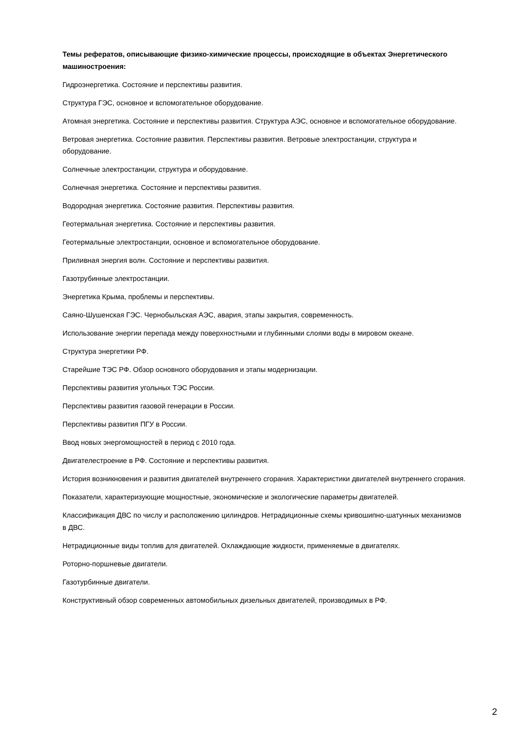Темы рефератов, описывающие физико-химические процессы, происходящие в объектах Энергетического машиностроения:
Гидроэнергетика. Состояние и перспективы развития.
Структура ГЭС, основное и вспомогательное оборудование.
Атомная энергетика. Состояние и перспективы развития. Структура АЭС, основное и вспомогательное оборудование.
Ветровая энергетика. Состояние развития. Перспективы развития. Ветровые электростанции, структура и оборудование.
Солнечные электростанции, структура и оборудование.
Солнечная энергетика. Состояние и перспективы развития.
Водородная энергетика. Состояние развития. Перспективы развития.
Геотермальная энергетика. Состояние и перспективы развития.
Геотермальные электростанции, основное и вспомогательное оборудование.
Приливная энергия волн. Состояние и перспективы развития.
Газотрубинные электростанции.
Энергетика Крыма, проблемы и перспективы.
Саяно-Шушенская ГЭС. Чернобыльская АЭС, авария, этапы закрытия, современность.
Использование энергии перепада между поверхностными и глубинными слоями воды в мировом океане.
Структура энергетики РФ.
Старейшие ТЭС РФ. Обзор основного оборудования и этапы модернизации.
Перспективы развития угольных ТЭС России.
Перспективы развития газовой генерации в России.
Перспективы развития ПГУ в России.
Ввод новых энергомощностей в период с 2010 года.
Двигателестроение в РФ. Состояние и перспективы развития.
История возникновения и развития двигателей внутреннего сгорания. Характеристики двигателей внутреннего сгорания.
Показатели, характеризующие мощностные, экономические и экологические параметры двигателей.
Классификация ДВС по числу и расположению цилиндров. Нетрадиционные схемы кривошипно-шатунных механизмов в ДВС.
Нетрадиционные виды топлив для двигателей. Охлаждающие жидкости, применяемые в двигателях.
Роторно-поршневые двигатели.
Газотурбинные двигатели.
Конструктивный обзор современных автомобильных дизельных двигателей, производимых в РФ.
2